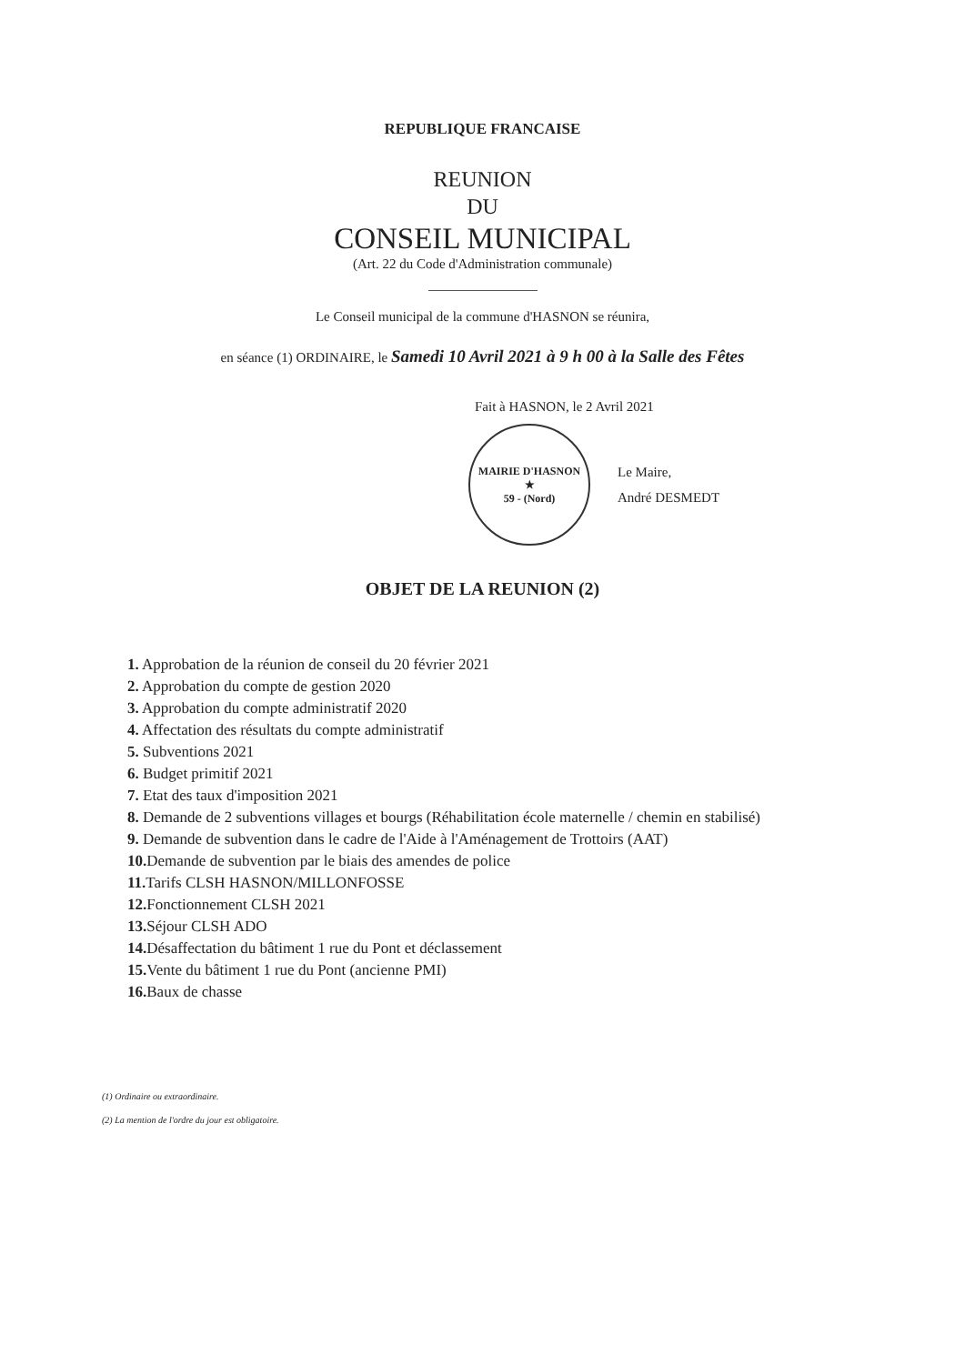REPUBLIQUE FRANCAISE
REUNION
DU
CONSEIL MUNICIPAL
(Art. 22 du Code d'Administration communale)
Le Conseil municipal de la commune d'HASNON se réunira,
en séance (1) ORDINAIRE, le Samedi 10 Avril 2021 à 9 h 00 à la Salle des Fêtes
Fait à HASNON, le 2 Avril 2021
MAIRIE D'HASNON
★
59 - (Nord)
Le Maire,
André DESMEDT
OBJET DE LA REUNION (2)
1. Approbation de la réunion de conseil du 20 février 2021
2. Approbation du compte de gestion 2020
3. Approbation du compte administratif 2020
4. Affectation des résultats du compte administratif
5. Subventions 2021
6. Budget primitif 2021
7. Etat des taux d'imposition 2021
8. Demande de 2 subventions villages et bourgs (Réhabilitation école maternelle / chemin en stabilisé)
9. Demande de subvention dans le cadre de l'Aide à l'Aménagement de Trottoirs (AAT)
10. Demande de subvention par le biais des amendes de police
11. Tarifs CLSH HASNON/MILLONFOSSE
12. Fonctionnement CLSH 2021
13. Séjour CLSH ADO
14. Désaffectation du bâtiment 1 rue du Pont et déclassement
15. Vente du bâtiment 1 rue du Pont (ancienne PMI)
16. Baux de chasse
(1) Ordinaire ou extraordinaire.
(2) La mention de l'ordre du jour est obligatoire.